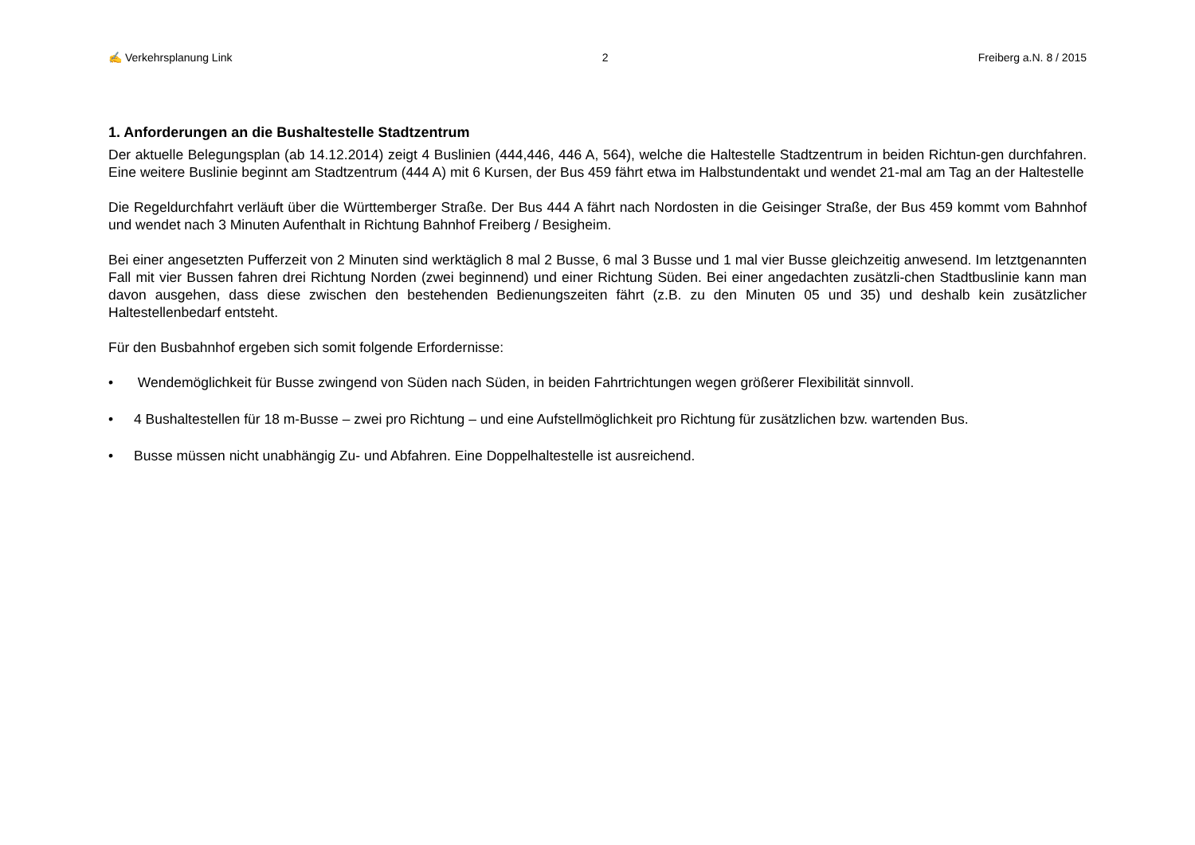✍ Verkehrsplanung Link 2 Freiberg a.N. 8 / 2015
1. Anforderungen an die Bushaltestelle Stadtzentrum
Der aktuelle Belegungsplan (ab 14.12.2014) zeigt 4 Buslinien (444,446, 446 A, 564), welche die Haltestelle Stadtzentrum in beiden Richtun-gen durchfahren. Eine weitere Buslinie beginnt am Stadtzentrum (444 A) mit 6 Kursen, der Bus 459 fährt etwa im Halbstundentakt und wendet 21-mal am Tag an der Haltestelle
Die Regeldurchfahrt verläuft über die Württemberger Straße. Der Bus 444 A fährt nach Nordosten in die Geisinger Straße, der Bus 459 kommt vom Bahnhof und wendet nach 3 Minuten Aufenthalt in Richtung Bahnhof Freiberg / Besigheim.
Bei einer angesetzten Pufferzeit von 2 Minuten sind werktäglich 8 mal 2 Busse, 6 mal 3 Busse und 1 mal vier Busse gleichzeitig anwesend. Im letztgenannten Fall mit vier Bussen fahren drei Richtung Norden (zwei beginnend) und einer Richtung Süden. Bei einer angedachten zusätzli-chen Stadtbuslinie kann man davon ausgehen, dass diese zwischen den bestehenden Bedienungszeiten fährt (z.B. zu den Minuten 05 und 35) und deshalb kein zusätzlicher Haltestellenbedarf entsteht.
Für den Busbahnhof ergeben sich somit folgende Erfordernisse:
• Wendemöglichkeit für Busse zwingend von Süden nach Süden, in beiden Fahrtrichtungen wegen größerer Flexibilität sinnvoll.
• 4 Bushaltestellen für 18 m-Busse – zwei pro Richtung – und eine Aufstellmöglichkeit pro Richtung für zusätzlichen bzw. wartenden Bus.
• Busse müssen nicht unabhängig Zu- und Abfahren. Eine Doppelhaltestelle ist ausreichend.